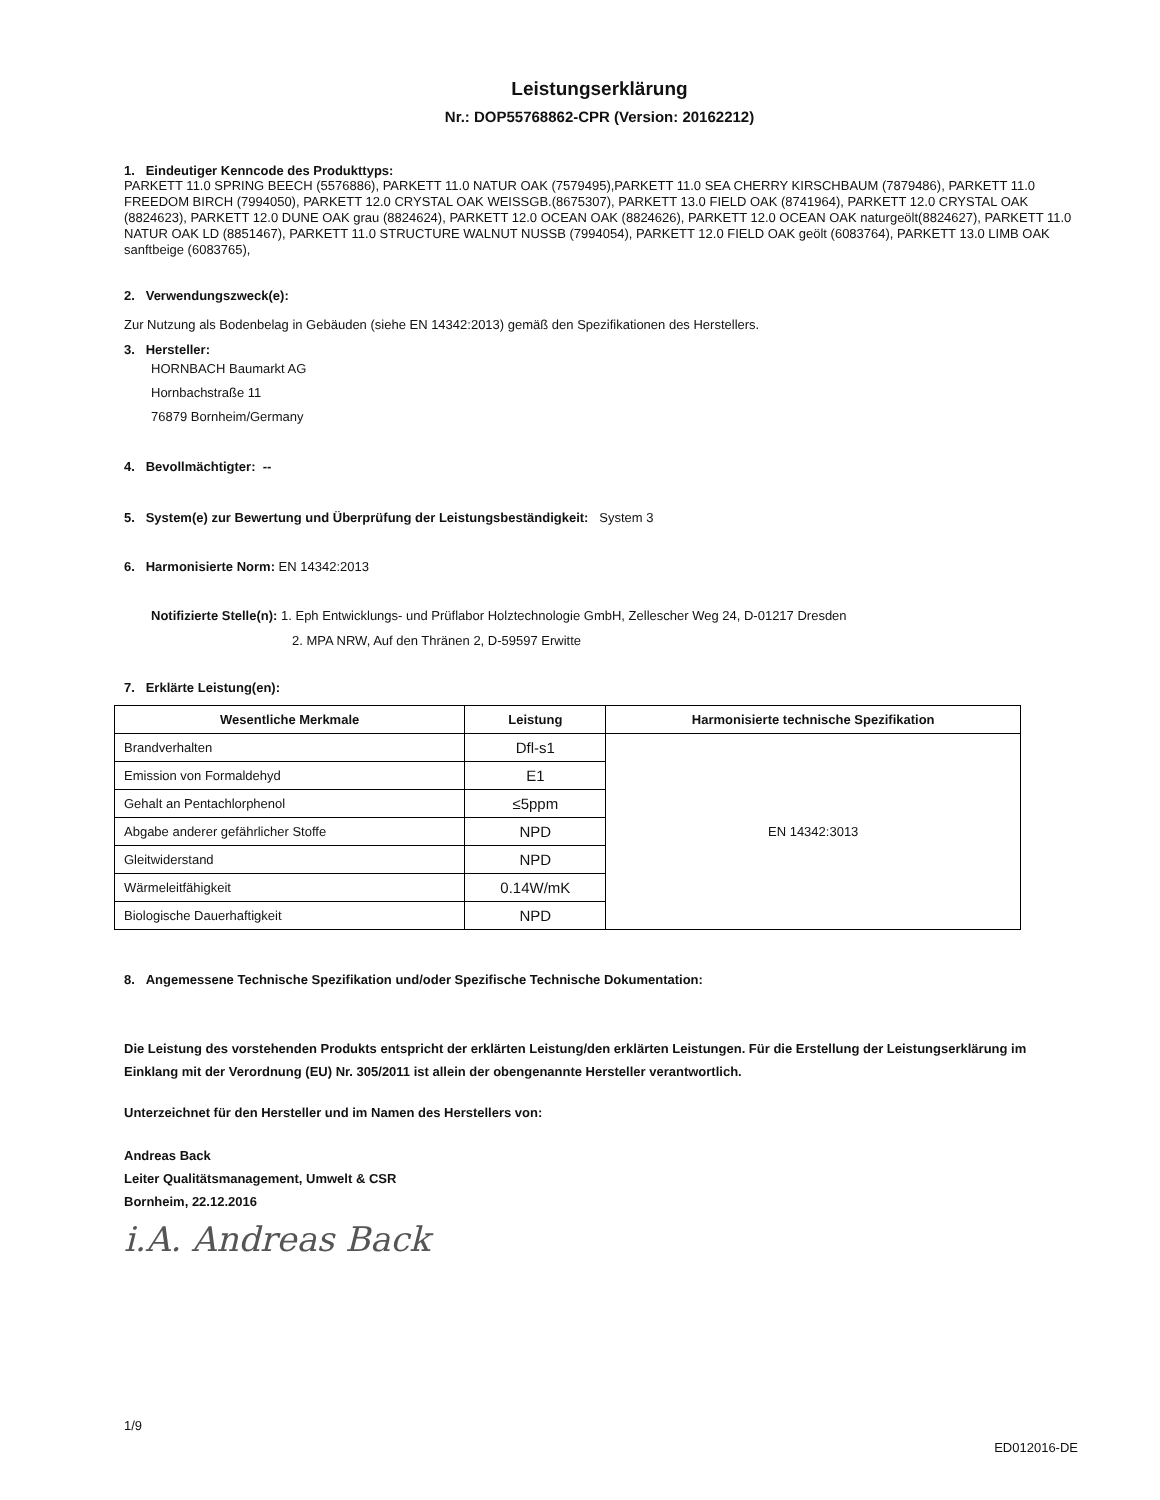Leistungserklärung
Nr.: DOP55768862-CPR (Version: 20162212)
1. Eindeutiger Kenncode des Produkttyps:
PARKETT 11.0 SPRING BEECH (5576886), PARKETT 11.0 NATUR OAK (7579495),PARKETT 11.0 SEA CHERRY KIRSCHBAUM (7879486), PARKETT 11.0 FREEDOM BIRCH (7994050), PARKETT 12.0 CRYSTAL OAK WEISSGB.(8675307), PARKETT 13.0 FIELD OAK (8741964), PARKETT 12.0 CRYSTAL OAK (8824623), PARKETT 12.0 DUNE OAK grau (8824624), PARKETT 12.0 OCEAN OAK (8824626), PARKETT 12.0 OCEAN OAK naturgeölt(8824627), PARKETT 11.0 NATUR OAK LD (8851467), PARKETT 11.0 STRUCTURE WALNUT NUSSB (7994054), PARKETT 12.0 FIELD OAK geölt (6083764), PARKETT 13.0 LIMB OAK sanftbeige (6083765),
2. Verwendungszweck(e):
Zur Nutzung als Bodenbelag in Gebäuden (siehe EN 14342:2013) gemäß den Spezifikationen des Herstellers.
3. Hersteller:
HORNBACH Baumarkt AG
Hornbachstraße 11
76879 Bornheim/Germany
4. Bevollmächtigter: --
5. System(e) zur Bewertung und Überprüfung der Leistungsbeständigkeit: System 3
6. Harmonisierte Norm: EN 14342:2013
Notifizierte Stelle(n): 1. Eph Entwicklungs- und Prüflabor Holztechnologie GmbH, Zellescher Weg 24, D-01217 Dresden
2. MPA NRW, Auf den Thränen 2, D-59597 Erwitte
7. Erklärte Leistung(en):
| Wesentliche Merkmale | Leistung | Harmonisierte technische Spezifikation |
| --- | --- | --- |
| Brandverhalten | Dfl-s1 | EN 14342:3013 |
| Emission von Formaldehyd | E1 | |
| Gehalt an Pentachlorphenol | ≤5ppm | |
| Abgabe anderer gefährlicher Stoffe | NPD | |
| Gleitwiderstand | NPD | |
| Wärmeleitfähigkeit | 0.14W/mK | |
| Biologische Dauerhaftigkeit | NPD | |
8. Angemessene Technische Spezifikation und/oder Spezifische Technische Dokumentation:
Die Leistung des vorstehenden Produkts entspricht der erklärten Leistung/den erklärten Leistungen. Für die Erstellung der Leistungserklärung im Einklang mit der Verordnung (EU) Nr. 305/2011 ist allein der obengenannte Hersteller verantwortlich.
Unterzeichnet für den Hersteller und im Namen des Herstellers von:
Andreas Back
Leiter Qualitätsmanagement, Umwelt & CSR
Bornheim, 22.12.2016
i.A. Andreas Back
1/9
ED012016-DE